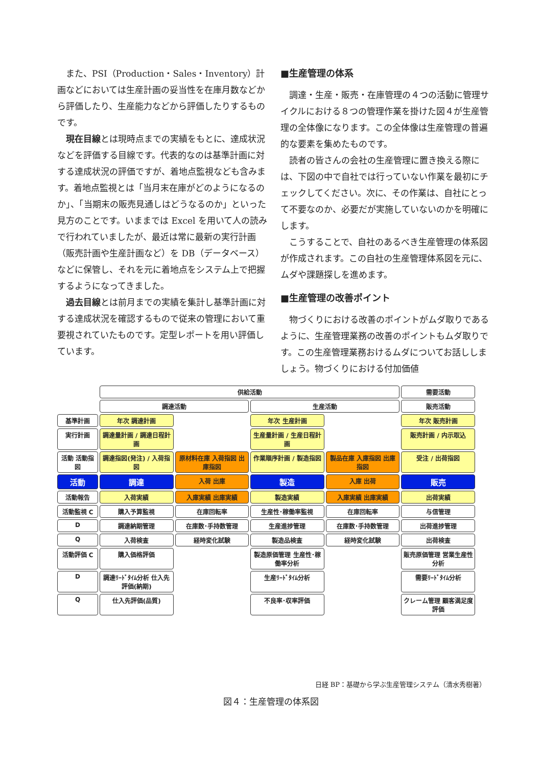また、PSI（Production・Sales・Inventory）計画などにおいては生産計画の妥当性を在庫月数などから評価したり、生産能力などから評価したりするものです。
現在目線とは現時点までの実績をもとに、達成状況などを評価する目線です。代表的なのは基準計画に対する達成状況の評価ですが、着地点監視なども含みます。着地点監視とは「当月末在庫がどのようになるのか」、「当期末の販売見通しはどうなるのか」といった見方のことです。いままでは Excel を用いて人の読みで行われていましたが、最近は常に最新の実行計画（販売計画や生産計画など）を DB（データベース）などに保管し、それを元に着地点をシステム上で把握するようになってきました。
過去目線とは前月までの実績を集計し基準計画に対する達成状況を確認するもので従来の管理において重要視されていたものです。定型レポートを用い評価しています。
■生産管理の体系
調達・生産・販売・在庫管理の４つの活動に管理サイクルにおける８つの管理作業を掛けた図４が生産管理の全体像になります。この全体像は生産管理の普遍的な要素を集めたものです。
読者の皆さんの会社の生産管理に置き換える際には、下図の中で自社では行っていない作業を最初にチェックしてください。次に、その作業は、自社にとって不要なのか、必要だが実施していないのかを明確にします。
こうすることで、自社のあるべき生産管理の体系図が作成されます。この自社の生産管理体系図を元に、ムダや課題探しを進めます。
■生産管理の改善ポイント
物づくりにおける改善のポイントがムダ取りであるように、生産管理業務の改善のポイントもムダ取りです。この生産管理業務おけるムダについてお話ししましょう。物づくりにおける付加価値
供給活動
需要活動
調達活動
生産活動
販売活動
基準計画
年次 調達計画
年次 生産計画
年次 販売計画
実行計画
調達量計画 / 調達日程計画
生産量計画 / 生産日程計画
販売計画 / 内示取込
活動 活動指図
調達指図(発注) / 入荷指図
原材料在庫 入荷指図 出庫指図
作業順序計画 / 製造指図
製品在庫 入庫指図 出庫指図
受注 / 出荷指図
活動
調達
入荷 出庫
製造
入庫 出荷
販売
活動報告
入荷実績
入庫実績 出庫実績
製造実績
入庫実績 出庫実績
出荷実績
活動監視 C
購入予算監視
在庫回転率
生産性･稼働率監視
在庫回転率
与信管理
D
調達納期管理
在庫数･手持数管理
生産進捗管理
在庫数･手持数管理
出荷進捗管理
Q
入荷検査
経時変化試験
製造品検査
経時変化試験
出荷検査
活動評価 C
購入価格評価
製造原価管理 生産性･稼働率分析
販売原価管理 営業生産性分析
D
調達ﾘｰﾄﾞﾀｲﾑ分析 仕入先評価(納期)
生産ﾘｰﾄﾞﾀｲﾑ分析
需要ﾘｰﾄﾞﾀｲﾑ分析
Q
仕入先評価(品質)
不良率･収率評価
クレーム管理 顧客満足度評価
日経 BP：基礎から学ぶ生産管理システム（清水秀樹著）
図４：生産管理の体系図